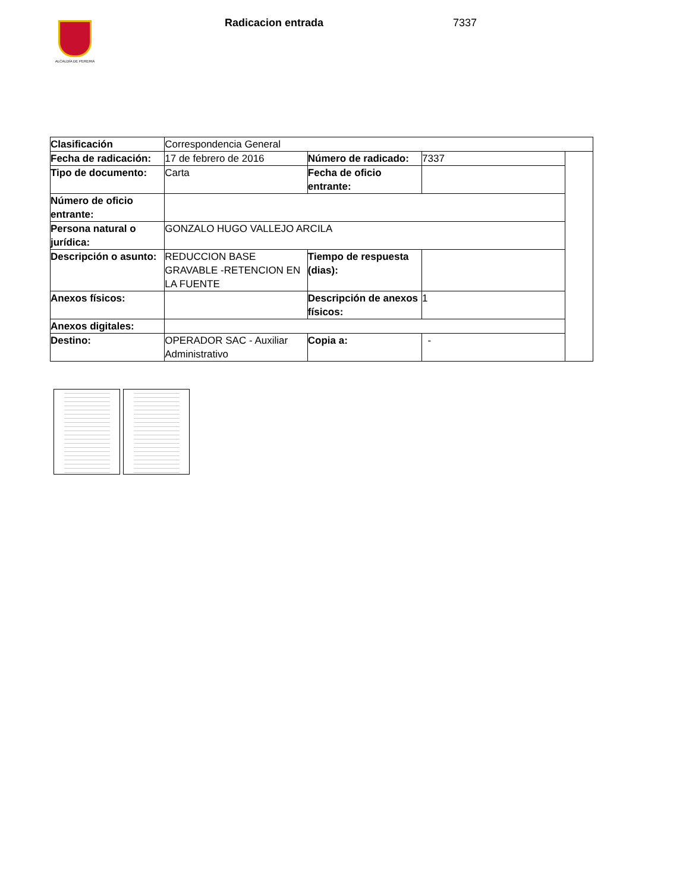ALCALDÍA DE PEREIRA Radicacion entrada 7337
| Clasificación | Correspondencia General | | | |
| Fecha de radicación: | 17 de febrero de 2016 | Número de radicado: | 7337 | |
| Tipo de documento: | Carta | Fecha de oficio entrante: | | |
| Número de oficio entrante: | | | | |
| Persona natural o jurídica: | GONZALO HUGO VALLEJO ARCILA | | | |
| Descripción o asunto: | REDUCCION BASE GRAVABLE -RETENCION EN LA FUENTE | Tiempo de respuesta (dias): | | |
| Anexos físicos: | | Descripción de anexos físicos: | 1 | |
| Anexos digitales: | | | | |
| Destino: | OPERADOR SAC - Auxiliar Administrativo | Copia a: | - | |